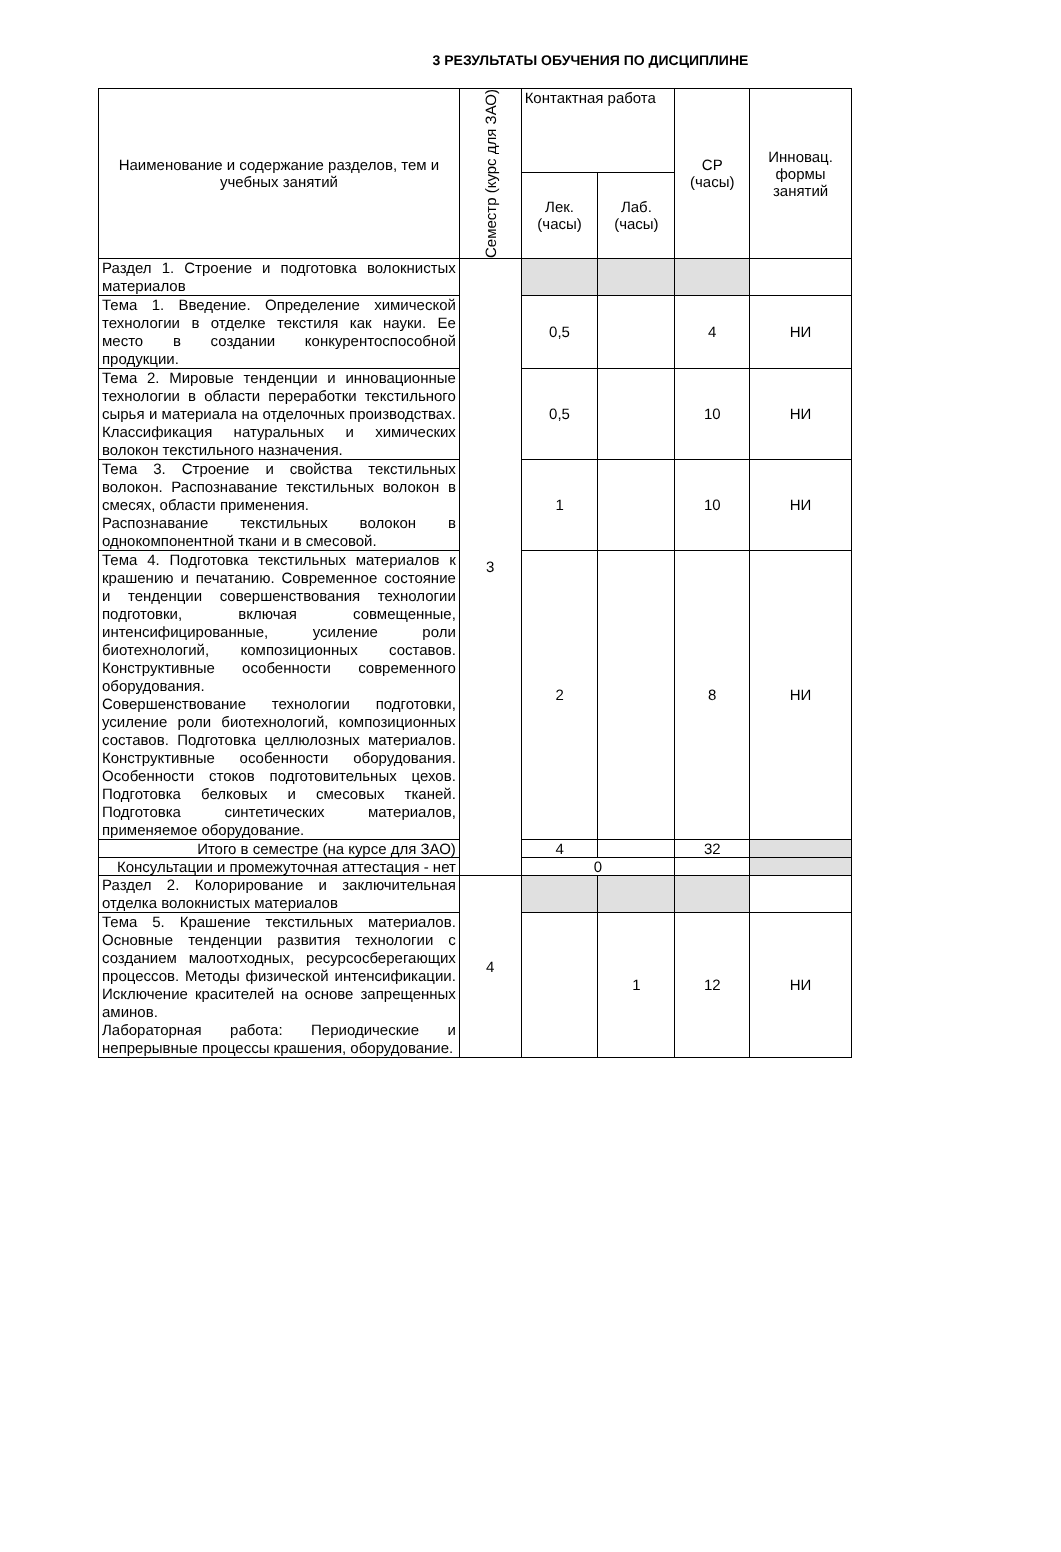3 РЕЗУЛЬТАТЫ ОБУЧЕНИЯ ПО ДИСЦИПЛИНЕ
| Наименование и содержание разделов, тем и учебных занятий | Семестр (курс для ЗАО) | Контактная работа | | СР (часы) | Инновац. формы занятий |
| --- | --- | --- | --- | --- | --- |
| | | Лек. (часы) | Лаб. (часы) | | |
| Раздел 1. Строение и подготовка волокнистых материалов | 3 | | | | |
| Тема 1. Введение. Определение химической технологии в отделке текстиля как науки. Ее место в создании конкурентоспособной продукции. | | 0,5 | | 4 | НИ |
| Тема 2. Мировые тенденции и инновационные технологии в области переработки текстильного сырья и материала на отделочных производствах. Классификация натуральных и химических волокон текстильного назначения. | | 0,5 | | 10 | НИ |
| Тема 3. Строение и свойства текстильных волокон. Распознавание текстильных волокон в смесях, области применения. Распознавание текстильных волокон в однокомпонентной ткани и в смесовой. | | 1 | | 10 | НИ |
| Тема 4. Подготовка текстильных материалов к крашению и печатанию. Современное состояние и тенденции совершенствования технологии подготовки, включая совмещенные, интенсифицированные, усиление роли биотехнологий, композиционных составов. Конструктивные особенности современного оборудования. Совершенствование технологии подготовки, усиление роли биотехнологий, композиционных составов. Подготовка целлюлозных материалов. Конструктивные особенности оборудования. Особенности стоков подготовительных цехов. Подготовка белковых и смесовых тканей. Подготовка синтетических материалов, применяемое оборудование. | | 2 | | 8 | НИ |
| Итого в семестре (на курсе для ЗАО) | | 4 | | 32 | |
| Консультации и промежуточная аттестация - нет | | 0 | | | |
| Раздел 2. Колорирование и заключительная отделка волокнистых материалов | 4 | | | | |
| Тема 5. Крашение текстильных материалов. Основные тенденции развития технологии с созданием малоотходных, ресурсосберегающих процессов. Методы физической интенсификации. Исключение красителей на основе запрещенных аминов. Лабораторная работа: Периодические и непрерывные процессы крашения, оборудование. | | | 1 | 12 | НИ |